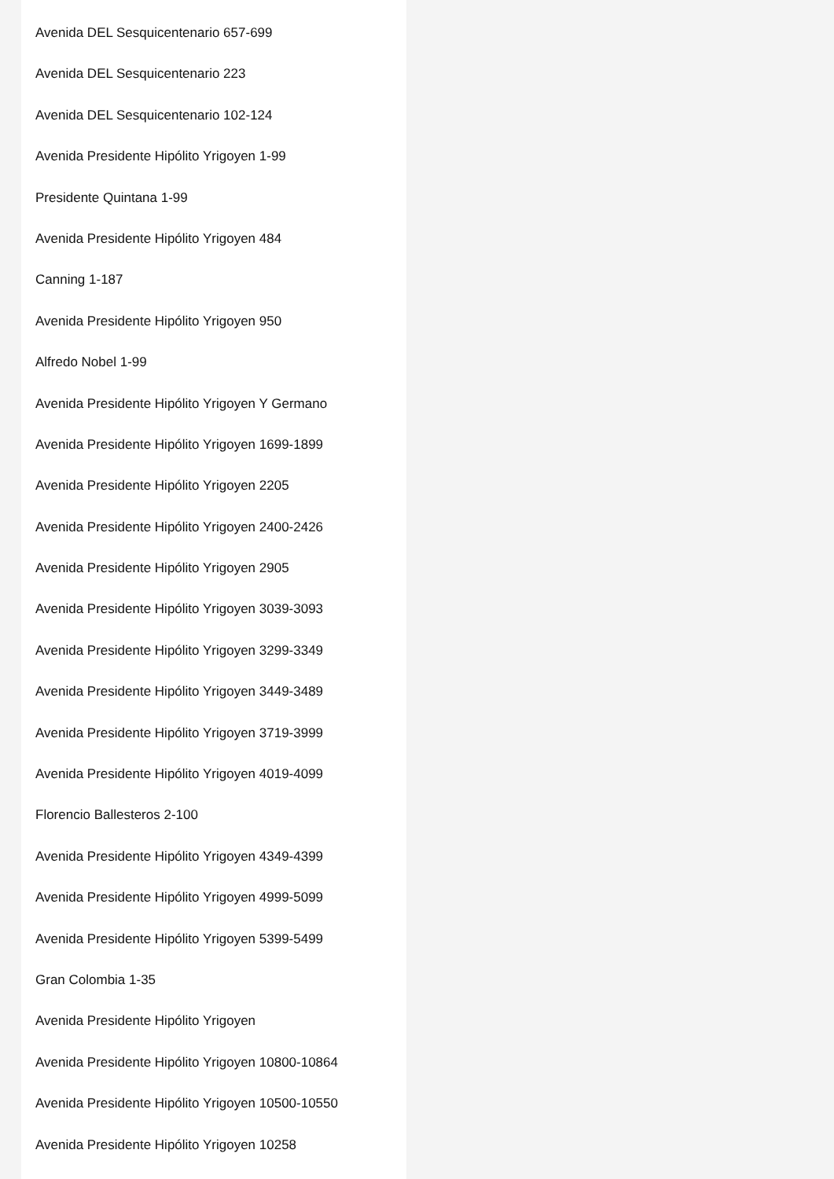Avenida DEL Sesquicentenario 657-699
Avenida DEL Sesquicentenario 223
Avenida DEL Sesquicentenario 102-124
Avenida Presidente Hipólito Yrigoyen 1-99
Presidente Quintana 1-99
Avenida Presidente Hipólito Yrigoyen 484
Canning 1-187
Avenida Presidente Hipólito Yrigoyen 950
Alfredo Nobel 1-99
Avenida Presidente Hipólito Yrigoyen Y Germano
Avenida Presidente Hipólito Yrigoyen 1699-1899
Avenida Presidente Hipólito Yrigoyen 2205
Avenida Presidente Hipólito Yrigoyen 2400-2426
Avenida Presidente Hipólito Yrigoyen 2905
Avenida Presidente Hipólito Yrigoyen 3039-3093
Avenida Presidente Hipólito Yrigoyen 3299-3349
Avenida Presidente Hipólito Yrigoyen 3449-3489
Avenida Presidente Hipólito Yrigoyen 3719-3999
Avenida Presidente Hipólito Yrigoyen 4019-4099
Florencio Ballesteros 2-100
Avenida Presidente Hipólito Yrigoyen 4349-4399
Avenida Presidente Hipólito Yrigoyen 4999-5099
Avenida Presidente Hipólito Yrigoyen 5399-5499
Gran Colombia 1-35
Avenida Presidente Hipólito Yrigoyen
Avenida Presidente Hipólito Yrigoyen 10800-10864
Avenida Presidente Hipólito Yrigoyen 10500-10550
Avenida Presidente Hipólito Yrigoyen 10258